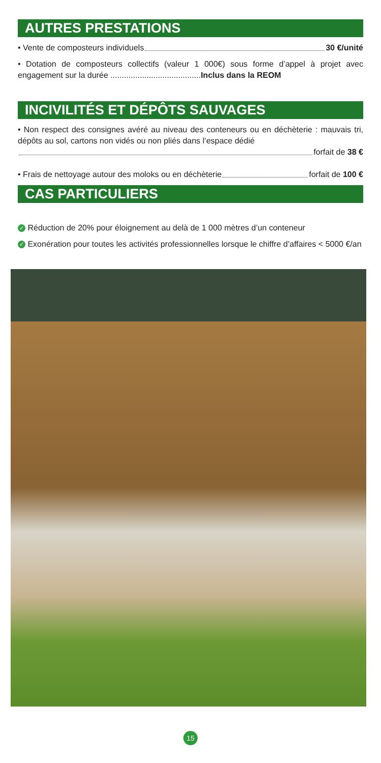AUTRES PRESTATIONS
• Vente de composteurs individuels 30 €/unité
• Dotation de composteurs collectifs (valeur 1 000€) sous forme d’appel à projet avec engagement sur la durée ........................................Inclus dans la REOM
INCIVILITÉS ET DÉPÔTS SAUVAGES
• Non respect des consignes avéré au niveau des conteneurs ou en déchèterie : mauvais tri, dépôts au sol, cartons non vidés ou non pliés dans l’espace dédié
forfait de 38 €
• Frais de nettoyage autour des moloks ou en déchèterie forfait de 100 €
CAS PARTICULIERS
✓ Réduction de 20% pour éloignement au delà de 1 000 mètres d’un conteneur
✓ Exonération pour toutes les activités professionnelles lorsque le chiffre d’affaires < 5000 €/an
15